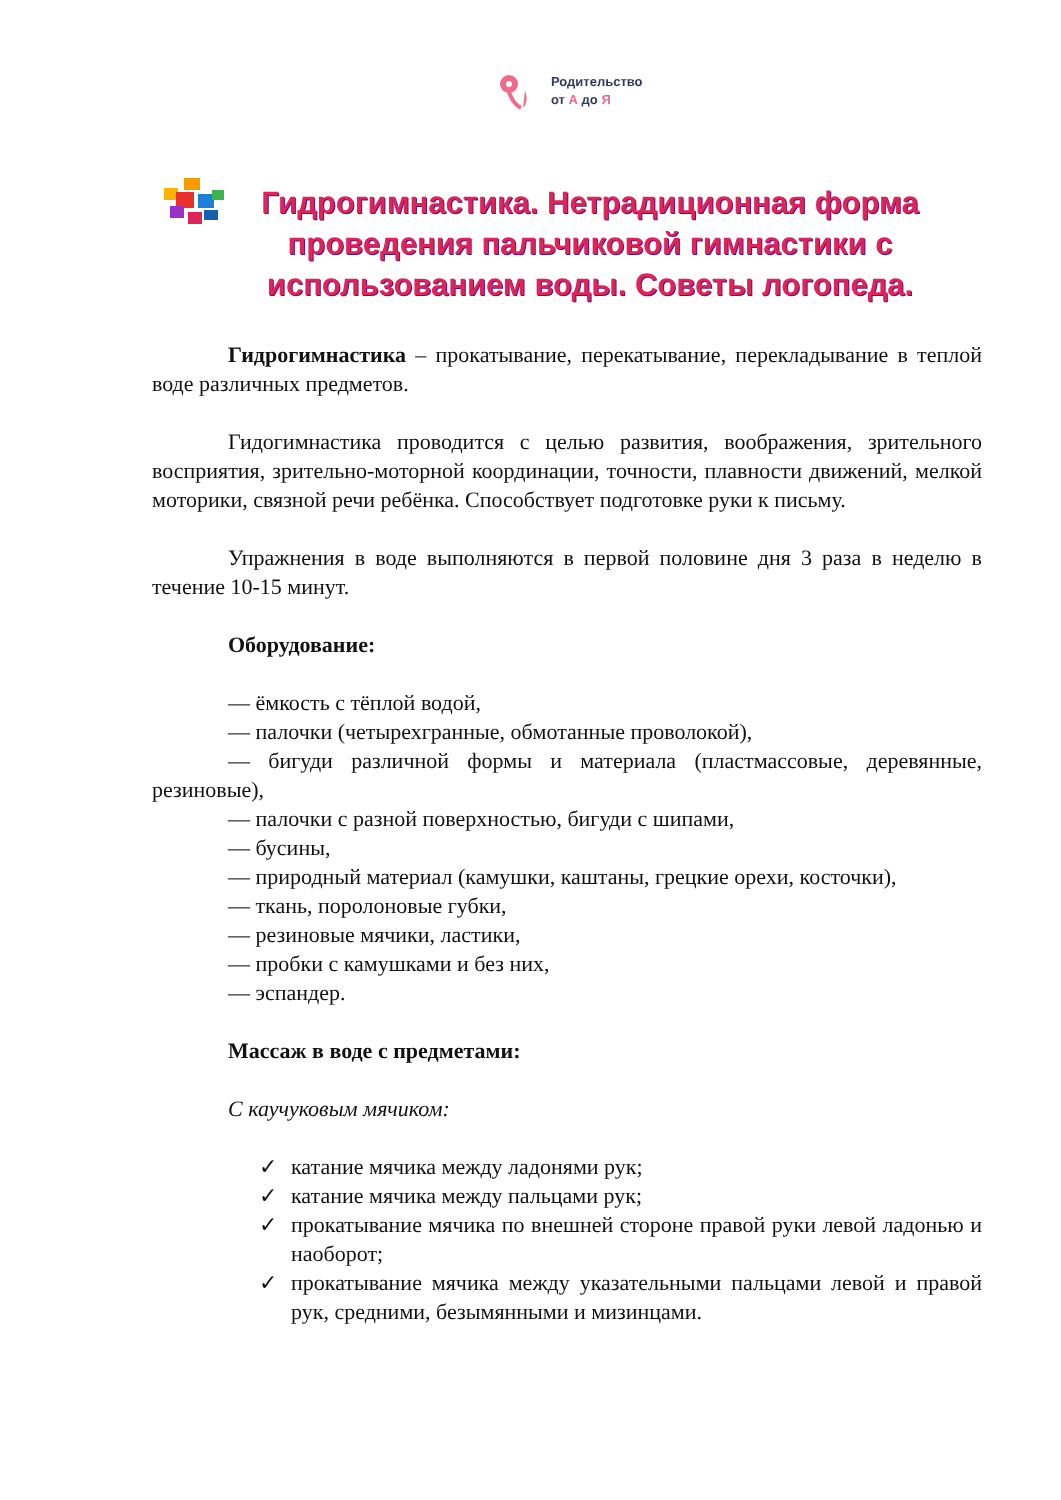Родительство
от А до Я
Гидрогимнастика. Нетрадиционная форма проведения пальчиковой гимнастики с использованием воды. Советы логопеда.
Гидрогимнастика – прокатывание, перекатывание, перекладывание в теплой воде различных предметов.
Гидогимнастика проводится с целью развития, воображения, зрительного восприятия, зрительно-моторной координации, точности, плавности движений, мелкой моторики, связной речи ребёнка. Способствует подготовке руки к письму.
Упражнения в воде выполняются в первой половине дня 3 раза в неделю в течение 10-15 минут.
Оборудование:
— ёмкость с тёплой водой,
— палочки (четырехгранные, обмотанные проволокой),
— бигуди различной формы и материала (пластмассовые, деревянные, резиновые),
— палочки с разной поверхностью, бигуди с шипами,
— бусины,
— природный материал (камушки, каштаны, грецкие орехи, косточки),
— ткань, поролоновые губки,
— резиновые мячики, ластики,
— пробки с камушками и без них,
— эспандер.
Массаж в воде с предметами:
С каучуковым мячиком:
✓ катание мячика между ладонями рук;
✓ катание мячика между пальцами рук;
✓ прокатывание мячика по внешней стороне правой руки левой ладонью и наоборот;
✓ прокатывание мячика между указательными пальцами левой и правой рук, средними, безымянными и мизинцами.